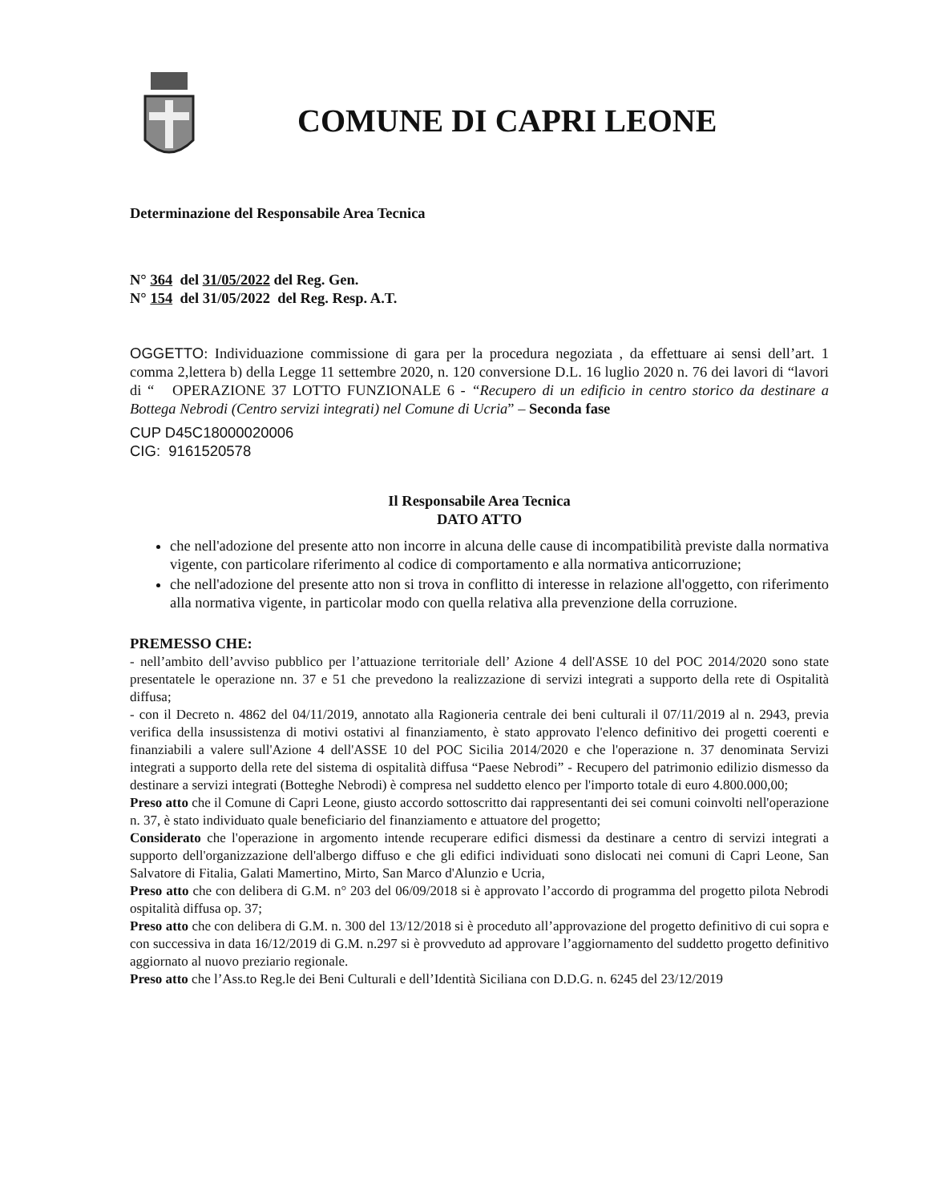COMUNE DI CAPRI LEONE
Determinazione del Responsabile Area Tecnica
N° 364 del 31/05/2022 del Reg. Gen.
N° 154 del 31/05/2022 del Reg. Resp. A.T.
OGGETTO: Individuazione commissione di gara per la procedura negoziata , da effettuare ai sensi dell’art. 1 comma 2,lettera b) della Legge 11 settembre 2020, n. 120 conversione D.L. 16 luglio 2020 n. 76 dei lavori di “lavori di “ OPERAZIONE 37 LOTTO FUNZIONALE 6 - “Recupero di un edificio in centro storico da destinare a Bottega Nebrodi (Centro servizi integrati) nel Comune di Ucria” – Seconda fase
CUP D45C18000020006
CIG: 9161520578
Il Responsabile Area Tecnica
DATO ATTO
che nell'adozione del presente atto non incorre in alcuna delle cause di incompatibilità previste dalla normativa vigente, con particolare riferimento al codice di comportamento e alla normativa anticorruzione;
che nell'adozione del presente atto non si trova in conflitto di interesse in relazione all'oggetto, con riferimento alla normativa vigente, in particolar modo con quella relativa alla prevenzione della corruzione.
PREMESSO CHE:
- nell’ambito dell’avviso pubblico per l’attuazione territoriale dell’ Azione 4 dell'ASSE 10 del POC 2014/2020 sono state presentatele le operazione nn. 37 e 51 che prevedono la realizzazione di servizi integrati a supporto della rete di Ospitalità diffusa;
- con il Decreto n. 4862 del 04/11/2019, annotato alla Ragioneria centrale dei beni culturali il 07/11/2019 al n. 2943, previa verifica della insussistenza di motivi ostativi al finanziamento, è stato approvato l'elenco definitivo dei progetti coerenti e finanziabili a valere sull'Azione 4 dell'ASSE 10 del POC Sicilia 2014/2020 e che l'operazione n. 37 denominata Servizi integrati a supporto della rete del sistema di ospitalità diffusa “Paese Nebrodi” - Recupero del patrimonio edilizio dismesso da destinare a servizi integrati (Botteghe Nebrodi) è compresa nel suddetto elenco per l'importo totale di euro 4.800.000,00;
Preso atto che il Comune di Capri Leone, giusto accordo sottoscritto dai rappresentanti dei sei comuni coinvolti nell'operazione n. 37, è stato individuato quale beneficiario del finanziamento e attuatore del progetto;
Considerato che l'operazione in argomento intende recuperare edifici dismessi da destinare a centro di servizi integrati a supporto dell'organizzazione dell'albergo diffuso e che gli edifici individuati sono dislocati nei comuni di Capri Leone, San Salvatore di Fitalia, Galati Mamertino, Mirto, San Marco d'Alunzio e Ucria,
Preso atto che con delibera di G.M. n° 203 del 06/09/2018 si è approvato l’accordo di programma del progetto pilota Nebrodi ospitalità diffusa op. 37;
Preso atto che con delibera di G.M. n. 300 del 13/12/2018 si è proceduto all’approvazione del progetto definitivo di cui sopra e con successiva in data 16/12/2019 di G.M. n.297 si è provveduto ad approvare l’aggiornamento del suddetto progetto definitivo aggiornato al nuovo preziario regionale.
Preso atto che l’Ass.to Reg.le dei Beni Culturali e dell’Identità Siciliana con D.D.G. n. 6245 del 23/12/2019